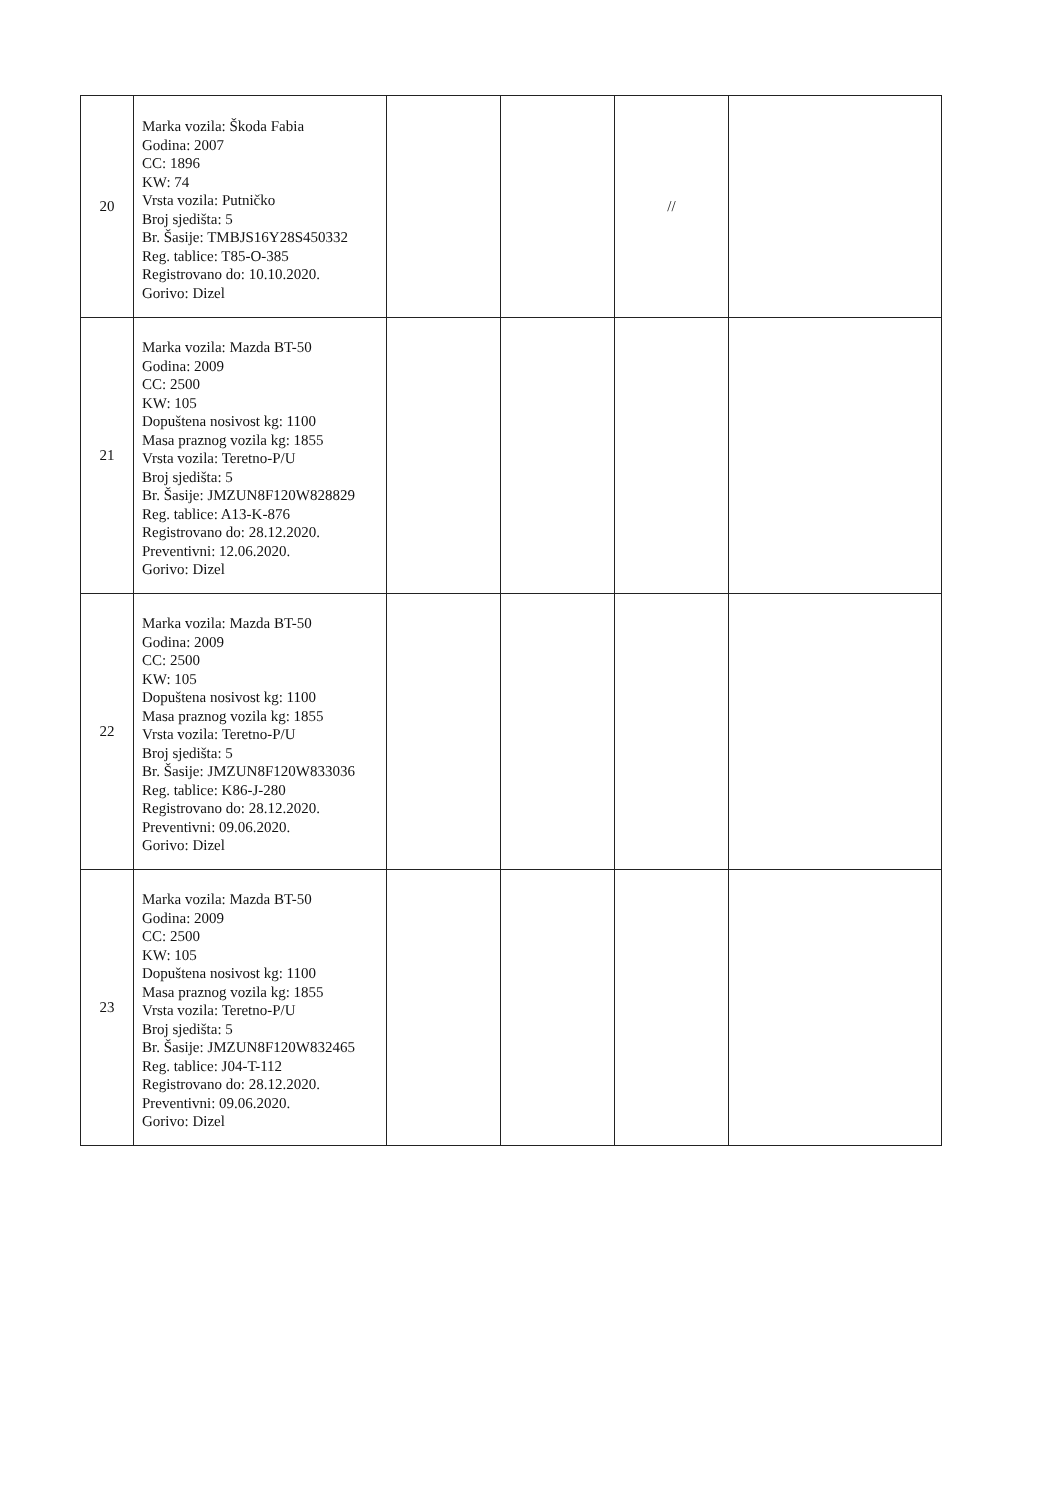| 20 | Marka vozila: Škoda Fabia Godina: 2007 CC: 1896 KW: 74 Vrsta vozila: Putničko Broj sjedišta: 5 Br. Šasije: TMBJS16Y28S450332 Reg. tablice: T85-O-385 Registrovano do: 10.10.2020. Gorivo: Dizel | | | // | |
| 21 | Marka vozila: Mazda BT-50 Godina: 2009 CC: 2500 KW: 105 Dopuštena nosivost kg: 1100 Masa praznog vozila kg: 1855 Vrsta vozila: Teretno-P/U Broj sjedišta: 5 Br. Šasije: JMZUN8F120W828829 Reg. tablice: A13-K-876 Registrovano do: 28.12.2020. Preventivni: 12.06.2020. Gorivo: Dizel | | | | |
| 22 | Marka vozila: Mazda BT-50 Godina: 2009 CC: 2500 KW: 105 Dopuštena nosivost kg: 1100 Masa praznog vozila kg: 1855 Vrsta vozila: Teretno-P/U Broj sjedišta: 5 Br. Šasije: JMZUN8F120W833036 Reg. tablice: K86-J-280 Registrovano do: 28.12.2020. Preventivni: 09.06.2020. Gorivo: Dizel | | | | |
| 23 | Marka vozila: Mazda BT-50 Godina: 2009 CC: 2500 KW: 105 Dopuštena nosivost kg: 1100 Masa praznog vozila kg: 1855 Vrsta vozila: Teretno-P/U Broj sjedišta: 5 Br. Šasije: JMZUN8F120W832465 Reg. tablice: J04-T-112 Registrovano do: 28.12.2020. Preventivni: 09.06.2020. Gorivo: Dizel | | | | |